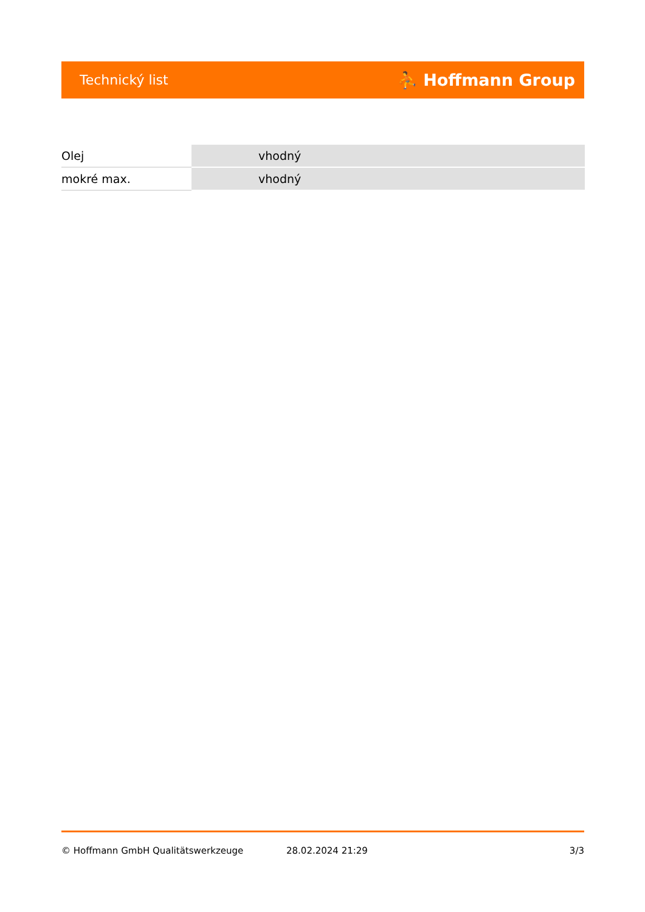Technický list ⛹ Hoffmann Group
| Olej | vhodný |
| mokré max. | vhodný |
© Hoffmann GmbH Qualitätswerkzeuge 28.02.2024 21:29 3/3